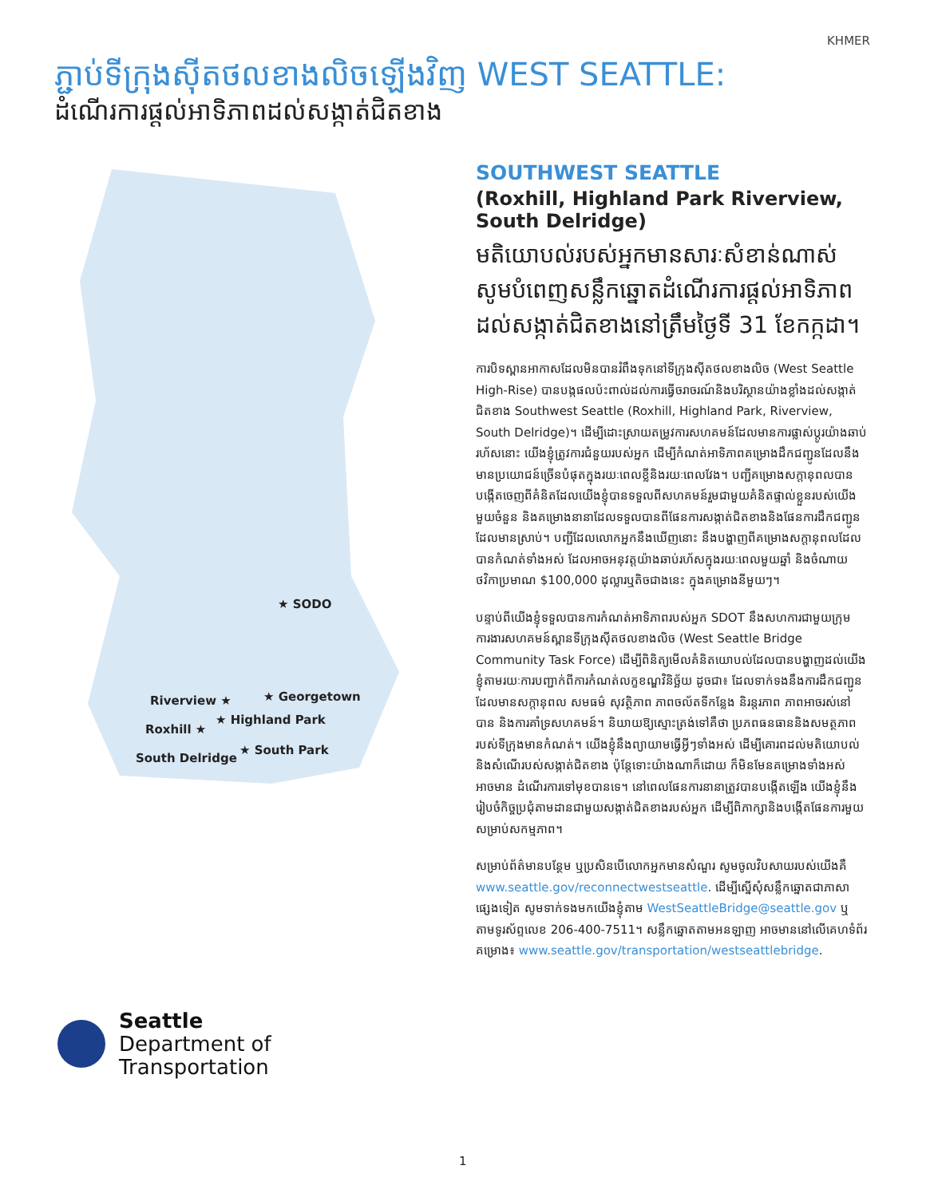KHMER
ភ្ជាប់ទីក្រុងស៊ីតថលខាងលិចឡើងវិញ WEST SEATTLE:
ដំណើរការផ្ដល់អាទិភាពដល់សង្កាត់ជិតខាង
★ SODO
Riverview ★ ★ Georgetown
★ Highland Park
Roxhill ★
★ South Park
South Delridge
Seattle
Department of
Transportation
SOUTHWEST SEATTLE
(Roxhill, Highland Park Riverview, South Delridge)
មតិយោបល់របស់អ្នកមានសារៈសំខាន់ណាស់ សូមបំពេញសន្លឹកឆ្នោតដំណើរការផ្ដល់អាទិភាពដល់សង្កាត់ជិតខាងនៅត្រឹមថ្ងៃទី 31 ខែកក្កដា។
ការបិទស្ពានអាកាសដែលមិនបានរំពឹងទុកនៅទីក្រុងស៊ីតថលខាងលិច (West Seattle High-Rise) បានបង្កផលប៉ះពាល់ដល់ការធ្វើចរាចរណ៍និងបរិស្ថានយ៉ាងខ្លាំងដល់សង្កាត់ជិតខាង Southwest Seattle (Roxhill, Highland Park, Riverview, South Delridge)។ ដើម្បីដោះស្រាយតម្រូវការសហគមន៍ដែលមានការផ្លាស់ប្ដូរយ៉ាងឆាប់រហ័សនោះ យើងខ្ញុំត្រូវការជំនួយរបស់អ្នក ដើម្បីកំណត់អាទិភាពគម្រោងដឹកជញ្ជូនដែលនឹងមានប្រយោជន៍ច្រើនបំផុតក្នុងរយៈពេលខ្លីនិងរយៈពេលវែង។ បញ្ជីគម្រោងសក្ដានុពលបានបង្កើតចេញពីគំនិតដែលយើងខ្ញុំបានទទួលពីសហគមន៍រួមជាមួយគំនិតផ្ទាល់ខ្លួនរបស់យើងមួយចំនួន និងគម្រោងនានាដែលទទួលបានពីផែនការសង្កាត់ជិតខាងនិងផែនការដឹកជញ្ជូនដែលមានស្រាប់។ បញ្ជីដែលលោកអ្នកនឹងឃើញនោះ នឹងបង្ហាញពីគម្រោងសក្ដានុពលដែលបានកំណត់ទាំងអស់ ដែលអាចអនុវត្តយ៉ាងឆាប់រហ័សក្នុងរយៈពេលមួយឆ្នាំ និងចំណាយថវិកាប្រមាណ $100,000 ដុល្លារឬតិចជាងនេះ ក្នុងគម្រោងនីមួយៗ។
បន្ទាប់ពីយើងខ្ញុំទទួលបានការកំណត់អាទិភាពរបស់អ្នក SDOT នឹងសហការជាមួយក្រុមការងារសហគមន៍ស្ពានទីក្រុងស៊ីតថលខាងលិច (West Seattle Bridge Community Task Force) ដើម្បីពិនិត្យមើលគំនិតយោបល់ដែលបានបង្ហាញដល់យើងខ្ញុំតាមរយៈការបញ្ជាក់ពីការកំណត់លក្ខខណ្ឌវិនិច្ឆ័យ ដូចជា៖ ដែលទាក់ទងនឹងការដឹកជញ្ជូនដែលមានសក្ដានុពល សមធម៌ សុវត្ថិភាព ភាពចល័តទីកន្លែង និរន្តរភាព ភាពអាចរស់នៅបាន និងការគាំទ្រសហគមន៍។ និយាយឱ្យស្មោះត្រង់ទៅគឺថា ប្រភពធនធាននិងសមត្ថភាពរបស់ទីក្រុងមានកំណត់។ យើងខ្ញុំនឹងព្យាយាមធ្វើអ្វីៗទាំងអស់ ដើម្បីគោរពដល់មតិយោបល់និងសំណើរបស់សង្កាត់ជិតខាង ប៉ុន្តែទោះយ៉ាងណាក៏ដោយ ក៏មិនមែនគម្រោងទាំងអស់ អាចមាន ដំណើរការទៅមុខបានទេ។ នៅពេលផែនការនានាត្រូវបានបង្កើតឡើង យើងខ្ញុំនឹងរៀបចំកិច្ចប្រជុំតាមដានជាមួយសង្កាត់ជិតខាងរបស់អ្នក ដើម្បីពិភាក្សានិងបង្កើតផែនការមួយសម្រាប់សកម្មភាព។
សម្រាប់ព័ត៌មានបន្ថែម ឬប្រសិនបើលោកអ្នកមានសំណួរ សូមចូលវិបសាយរបស់យើងគឺ www.seattle.gov/reconnectwestseattle. ដើម្បីស្នើសុំសន្លឹកឆ្នោតជាភាសាផ្សេងទៀត សូមទាក់ទងមកយើងខ្ញុំតាម WestSeattleBridge@seattle.gov ឬតាមទូរស័ព្ទលេខ 206-400-7511។ សន្លឹកឆ្នោតតាមអនឡាញ អាចមាននៅលើគេហទំព័រគម្រោង៖ www.seattle.gov/transportation/westseattlebridge.
1